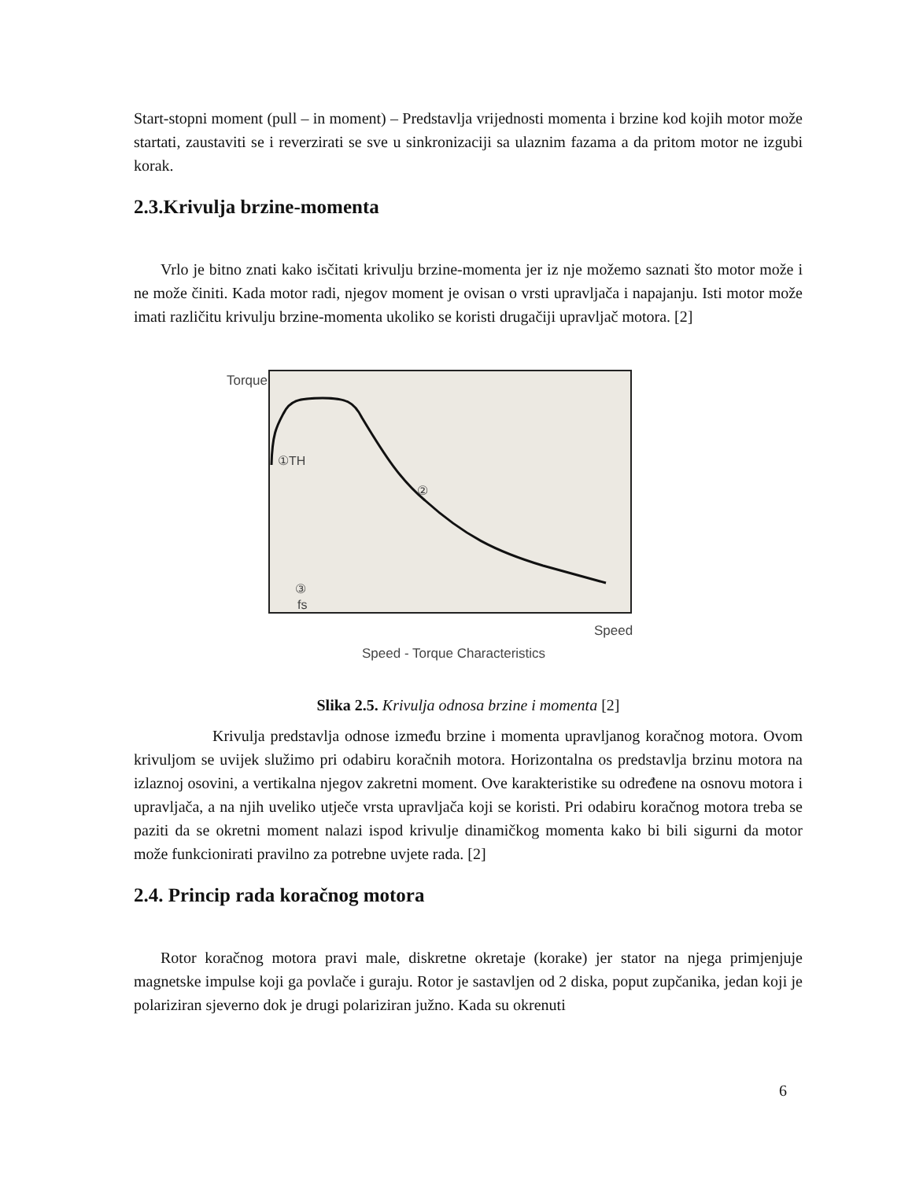Start-stopni moment (pull – in moment) – Predstavlja vrijednosti momenta i brzine kod kojih motor može startati, zaustaviti se i reverzirati se sve u sinkronizaciji sa ulaznim fazama a da pritom motor ne izgubi korak.
2.3.Krivulja brzine-momenta
Vrlo je bitno znati kako isčitati krivulju brzine-momenta jer iz nje možemo saznati što motor može i ne može činiti. Kada motor radi, njegov moment je ovisan o vrsti upravljača i napajanju. Isti motor može imati različitu krivulju brzine-momenta ukoliko se koristi drugačiji upravljač motora. [2]
Torque
①TH
②
③
fs
Speed
Speed - Torque Characteristics
Slika 2.5. Krivulja odnosa brzine i momenta [2]
Krivulja predstavlja odnose između brzine i momenta upravljanog koračnog motora. Ovom krivuljom se uvijek služimo pri odabiru koračnih motora. Horizontalna os predstavlja brzinu motora na izlaznoj osovini, a vertikalna njegov zakretni moment. Ove karakteristike su određene na osnovu motora i upravljača, a na njih uveliko utječe vrsta upravljača koji se koristi. Pri odabiru koračnog motora treba se paziti da se okretni moment nalazi ispod krivulje dinamičkog momenta kako bi bili sigurni da motor može funkcionirati pravilno za potrebne uvjete rada. [2]
2.4. Princip rada koračnog motora
Rotor koračnog motora pravi male, diskretne okretaje (korake) jer stator na njega primjenjuje magnetske impulse koji ga povlače i guraju. Rotor je sastavljen od 2 diska, poput zupčanika, jedan koji je polariziran sjeverno dok je drugi polariziran južno. Kada su okrenuti
6